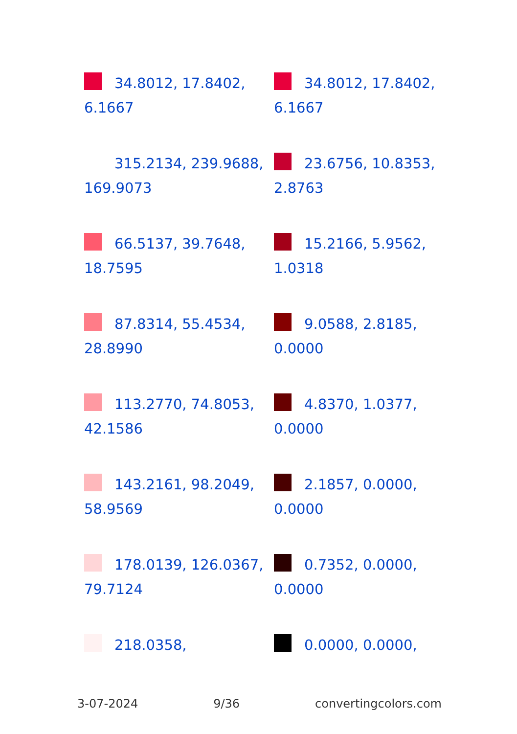34.8012, 17.8402, 6.1667
34.8012, 17.8402, 6.1667
315.2134, 239.9688, 169.9073
23.6756, 10.8353, 2.8763
66.5137, 39.7648, 18.7595
15.2166, 5.9562, 1.0318
87.8314, 55.4534, 28.8990
9.0588, 2.8185, 0.0000
113.2770, 74.8053, 42.1586
4.8370, 1.0377, 0.0000
143.2161, 98.2049, 58.9569
2.1857, 0.0000, 0.0000
178.0139, 126.0367, 79.7124
0.7352, 0.0000, 0.0000
218.0358,
0.0000, 0.0000,
3-07-2024 9/36 convertingcolors.com